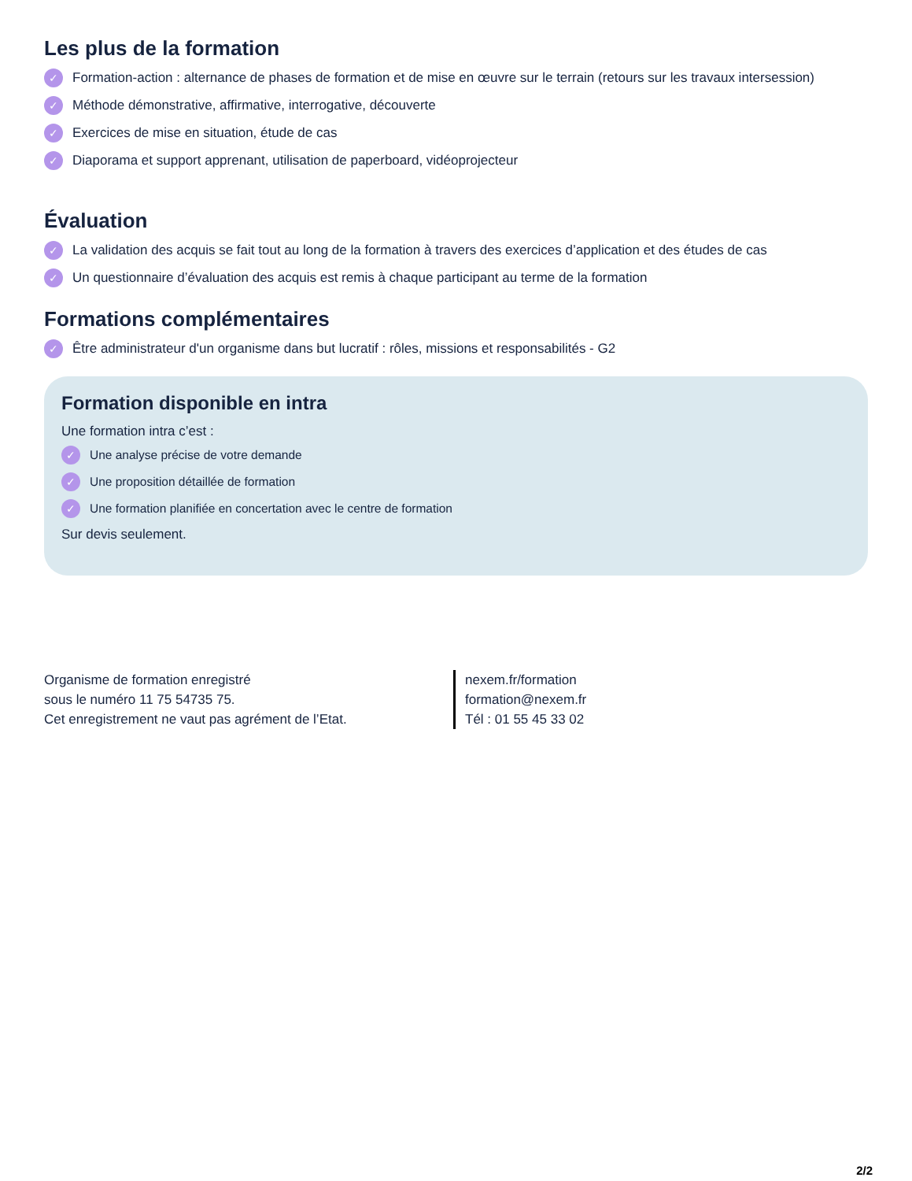Les plus de la formation
✓ Formation-action : alternance de phases de formation et de mise en œuvre sur le terrain (retours sur les travaux intersession)
✓ Méthode démonstrative, affirmative, interrogative, découverte
✓ Exercices de mise en situation, étude de cas
✓ Diaporama et support apprenant, utilisation de paperboard, vidéoprojecteur
Évaluation
✓ La validation des acquis se fait tout au long de la formation à travers des exercices d’application et des études de cas
✓ Un questionnaire d’évaluation des acquis est remis à chaque participant au terme de la formation
Formations complémentaires
✓ Être administrateur d'un organisme dans but lucratif : rôles, missions et responsabilités - G2
Formation disponible en intra
Une formation intra c’est :
✓ Une analyse précise de votre demande
✓ Une proposition détaillée de formation
✓ Une formation planifiée en concertation avec le centre de formation
Sur devis seulement.
Organisme de formation enregistré
sous le numéro 11 75 54735 75.
Cet enregistrement ne vaut pas agrément de l’Etat.
nexem.fr/formation
formation@nexem.fr
Tél : 01 55 45 33 02
2/2